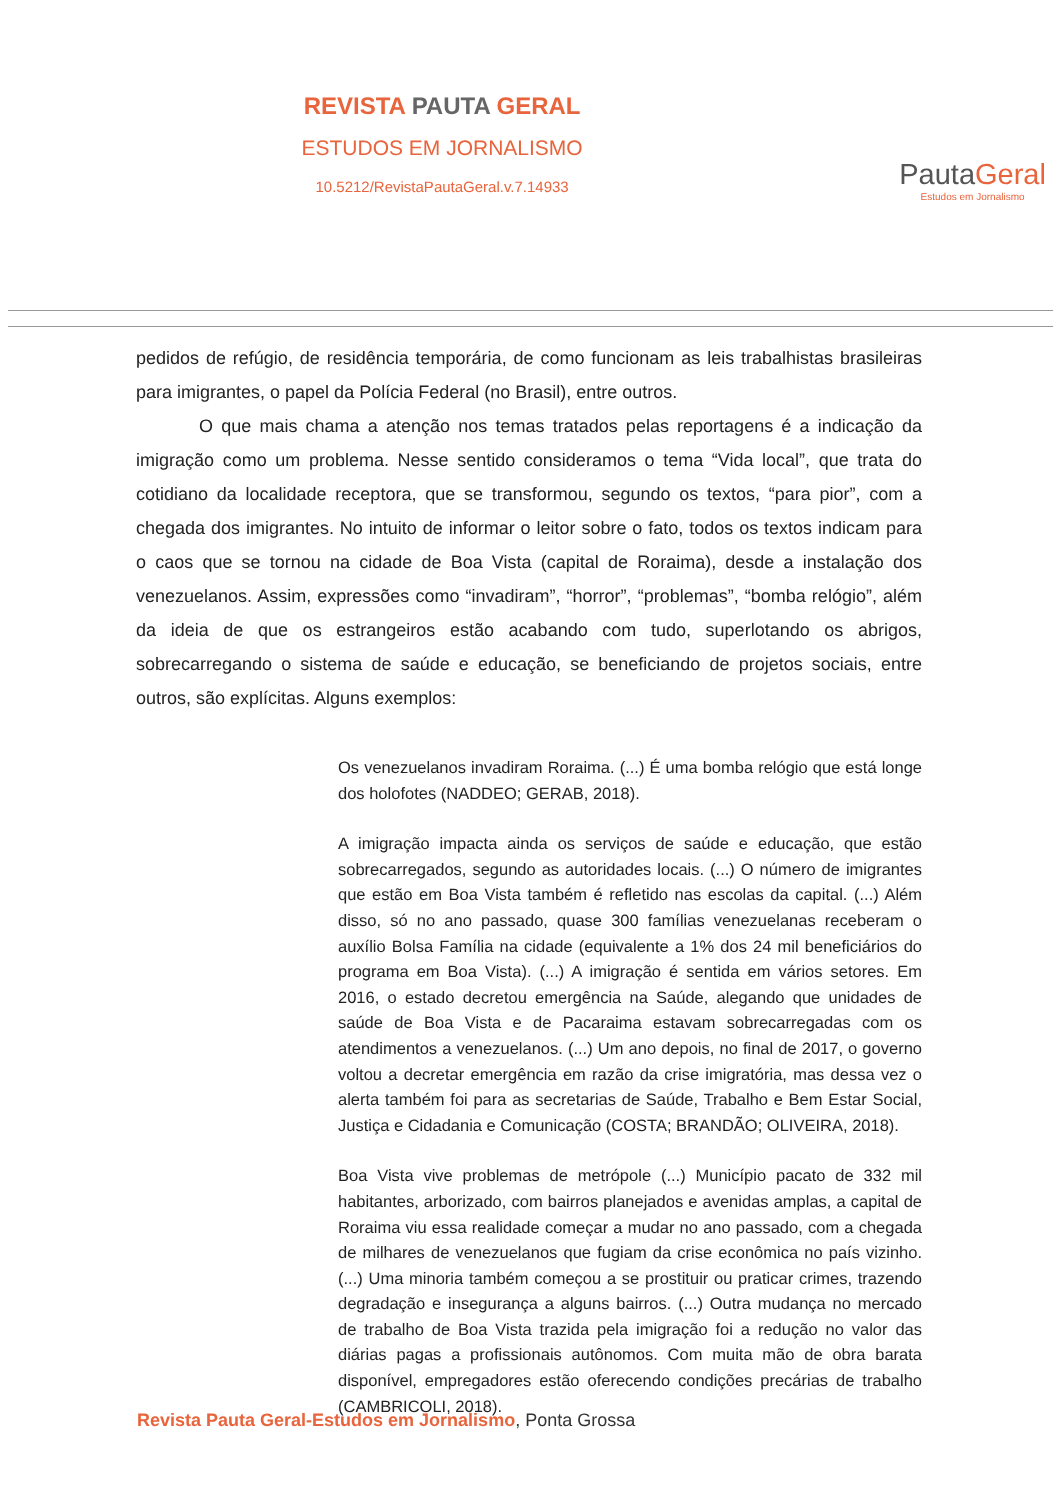REVISTA PAUTA GERAL
ESTUDOS EM JORNALISMO
10.5212/RevistaPautaGeral.v.7.14933
PautaGeral
Estudos em Jornalismo
pedidos de refúgio, de residência temporária, de como funcionam as leis trabalhistas brasileiras para imigrantes, o papel da Polícia Federal (no Brasil), entre outros.
O que mais chama a atenção nos temas tratados pelas reportagens é a indicação da imigração como um problema. Nesse sentido consideramos o tema “Vida local”, que trata do cotidiano da localidade receptora, que se transformou, segundo os textos, “para pior”, com a chegada dos imigrantes. No intuito de informar o leitor sobre o fato, todos os textos indicam para o caos que se tornou na cidade de Boa Vista (capital de Roraima), desde a instalação dos venezuelanos. Assim, expressões como “invadiram”, “horror”, “problemas”, “bomba relógio”, além da ideia de que os estrangeiros estão acabando com tudo, superlotando os abrigos, sobrecarregando o sistema de saúde e educação, se beneficiando de projetos sociais, entre outros, são explícitas. Alguns exemplos:
Os venezuelanos invadiram Roraima. (...) É uma bomba relógio que está longe dos holofotes (NADDEO; GERAB, 2018).
A imigração impacta ainda os serviços de saúde e educação, que estão sobrecarregados, segundo as autoridades locais. (...) O número de imigrantes que estão em Boa Vista também é refletido nas escolas da capital. (...) Além disso, só no ano passado, quase 300 famílias venezuelanas receberam o auxílio Bolsa Família na cidade (equivalente a 1% dos 24 mil beneficiários do programa em Boa Vista). (...) A imigração é sentida em vários setores. Em 2016, o estado decretou emergência na Saúde, alegando que unidades de saúde de Boa Vista e de Pacaraima estavam sobrecarregadas com os atendimentos a venezuelanos. (...) Um ano depois, no final de 2017, o governo voltou a decretar emergência em razão da crise imigratória, mas dessa vez o alerta também foi para as secretarias de Saúde, Trabalho e Bem Estar Social, Justiça e Cidadania e Comunicação (COSTA; BRANDÃO; OLIVEIRA, 2018).
Boa Vista vive problemas de metrópole (...) Município pacato de 332 mil habitantes, arborizado, com bairros planejados e avenidas amplas, a capital de Roraima viu essa realidade começar a mudar no ano passado, com a chegada de milhares de venezuelanos que fugiam da crise econômica no país vizinho. (...) Uma minoria também começou a se prostituir ou praticar crimes, trazendo degradação e insegurança a alguns bairros. (...) Outra mudança no mercado de trabalho de Boa Vista trazida pela imigração foi a redução no valor das diárias pagas a profissionais autônomos. Com muita mão de obra barata disponível, empregadores estão oferecendo condições precárias de trabalho (CAMBRICOLI, 2018).
Revista Pauta Geral-Estudos em Jornalismo, Ponta Grossa